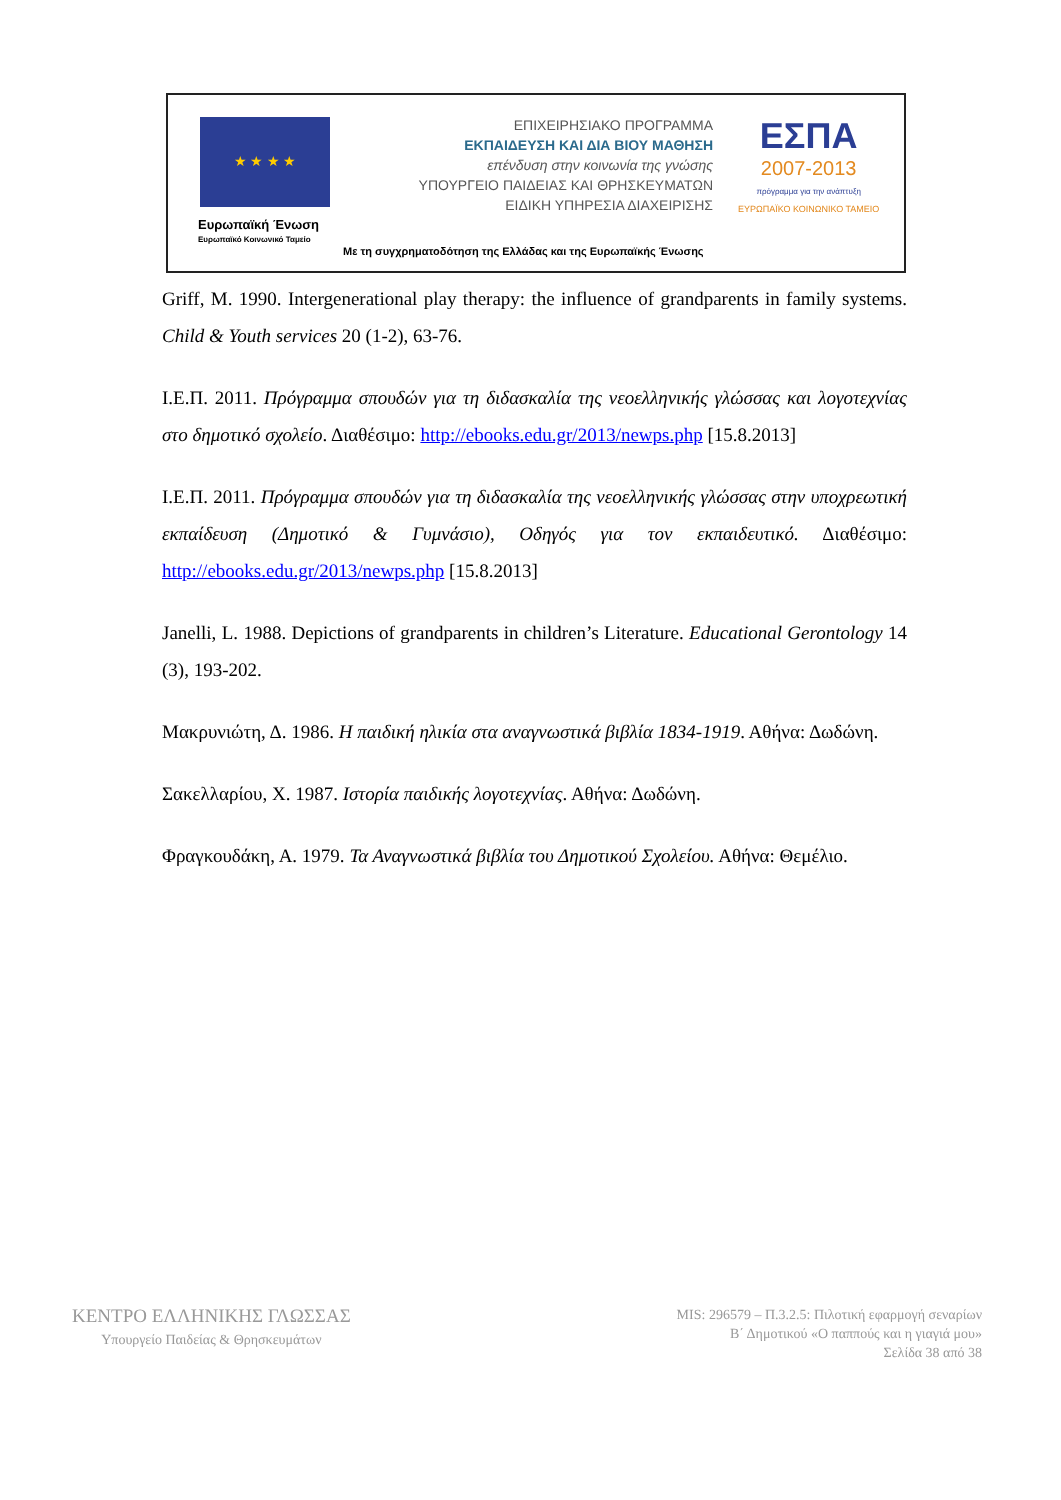★ ★ ★ ★
Ευρωπαϊκή Ένωση
Ευρωπαϊκό Κοινωνικό Ταμείο
ΕΠΙΧΕΙΡΗΣΙΑΚΟ ΠΡΟΓΡΑΜΜΑ
ΕΚΠΑΙΔΕΥΣΗ ΚΑΙ ΔΙΑ ΒΙΟΥ ΜΑΘΗΣΗ
επένδυση στην κοινωνία της γνώσης
ΥΠΟΥΡΓΕΙΟ ΠΑΙΔΕΙΑΣ ΚΑΙ ΘΡΗΣΚΕΥΜΑΤΩΝ
ΕΙΔΙΚΗ ΥΠΗΡΕΣΙΑ ΔΙΑΧΕΙΡΙΣΗΣ
ΕΣΠΑ
2007-2013
πρόγραμμα για την ανάπτυξη
ΕΥΡΩΠΑΪΚΟ ΚΟΙΝΩΝΙΚΟ ΤΑΜΕΙΟ
Με τη συγχρηματοδότηση της Ελλάδας και της Ευρωπαϊκής Ένωσης
Griff, M. 1990. Intergenerational play therapy: the influence of grandparents in family systems. Child & Youth services 20 (1-2), 63-76.
Ι.Ε.Π. 2011. Πρόγραμμα σπουδών για τη διδασκαλία της νεοελληνικής γλώσσας και λογοτεχνίας στο δημοτικό σχολείο. Διαθέσιμο: http://ebooks.edu.gr/2013/newps.php [15.8.2013]
Ι.Ε.Π. 2011. Πρόγραμμα σπουδών για τη διδασκαλία της νεοελληνικής γλώσσας στην υποχρεωτική εκπαίδευση (Δημοτικό & Γυμνάσιο), Οδηγός για τον εκπαιδευτικό. Διαθέσιμο: http://ebooks.edu.gr/2013/newps.php [15.8.2013]
Janelli, L. 1988. Depictions of grandparents in children’s Literature. Educational Gerontology 14 (3), 193-202.
Μακρυνιώτη, Δ. 1986. Η παιδική ηλικία στα αναγνωστικά βιβλία 1834-1919. Αθήνα: Δωδώνη.
Σακελλαρίου, Χ. 1987. Ιστορία παιδικής λογοτεχνίας. Αθήνα: Δωδώνη.
Φραγκουδάκη, Α. 1979. Τα Αναγνωστικά βιβλία του Δημοτικού Σχολείου. Αθήνα: Θεμέλιο.
ΚΕΝΤΡΟ ΕΛΛΗΝΙΚΗΣ ΓΛΩΣΣΑΣ
Υπουργείο Παιδείας & Θρησκευμάτων
MIS: 296579 – Π.3.2.5: Πιλοτική εφαρμογή σεναρίων
Β΄ Δημοτικού «Ο παππούς και η γιαγιά μου»
Σελίδα 38 από 38